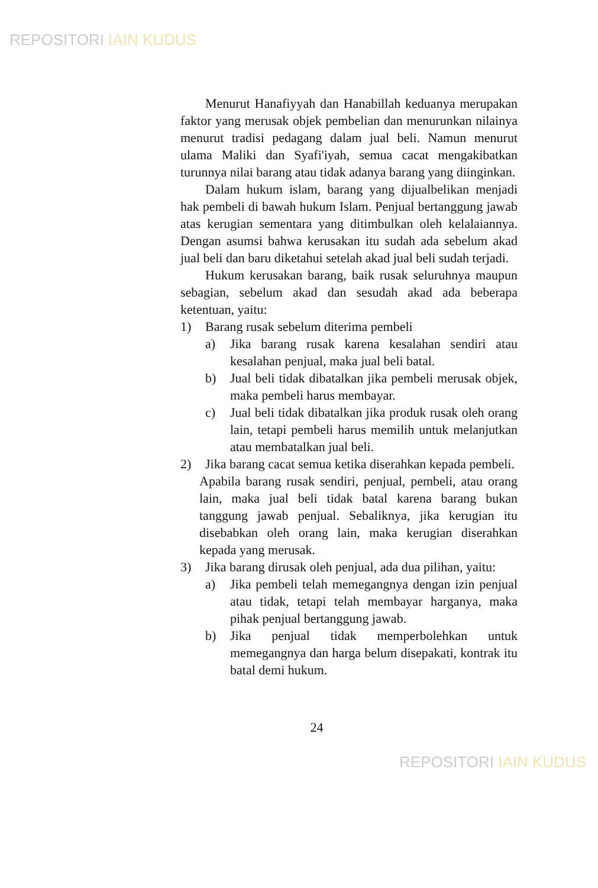REPOSITORI IAIN KUDUS
Menurut Hanafiyyah dan Hanabillah keduanya merupakan faktor yang merusak objek pembelian dan menurunkan nilainya menurut tradisi pedagang dalam jual beli. Namun menurut ulama Maliki dan Syafi'iyah, semua cacat mengakibatkan turunnya nilai barang atau tidak adanya barang yang diinginkan.
Dalam hukum islam, barang yang dijualbelikan menjadi hak pembeli di bawah hukum Islam. Penjual bertanggung jawab atas kerugian sementara yang ditimbulkan oleh kelalaiannya. Dengan asumsi bahwa kerusakan itu sudah ada sebelum akad jual beli dan baru diketahui setelah akad jual beli sudah terjadi.
Hukum kerusakan barang, baik rusak seluruhnya maupun sebagian, sebelum akad dan sesudah akad ada beberapa ketentuan, yaitu:
1) Barang rusak sebelum diterima pembeli
a) Jika barang rusak karena kesalahan sendiri atau kesalahan penjual, maka jual beli batal.
b) Jual beli tidak dibatalkan jika pembeli merusak objek, maka pembeli harus membayar.
c) Jual beli tidak dibatalkan jika produk rusak oleh orang lain, tetapi pembeli harus memilih untuk melanjutkan atau membatalkan jual beli.
2) Jika barang cacat semua ketika diserahkan kepada pembeli.
Apabila barang rusak sendiri, penjual, pembeli, atau orang lain, maka jual beli tidak batal karena barang bukan tanggung jawab penjual. Sebaliknya, jika kerugian itu disebabkan oleh orang lain, maka kerugian diserahkan kepada yang merusak.
3) Jika barang dirusak oleh penjual, ada dua pilihan, yaitu:
a) Jika pembeli telah memegangnya dengan izin penjual atau tidak, tetapi telah membayar harganya, maka pihak penjual bertanggung jawab.
b) Jika penjual tidak memperbolehkan untuk memegangnya dan harga belum disepakati, kontrak itu batal demi hukum.
24
REPOSITORI IAIN KUDUS